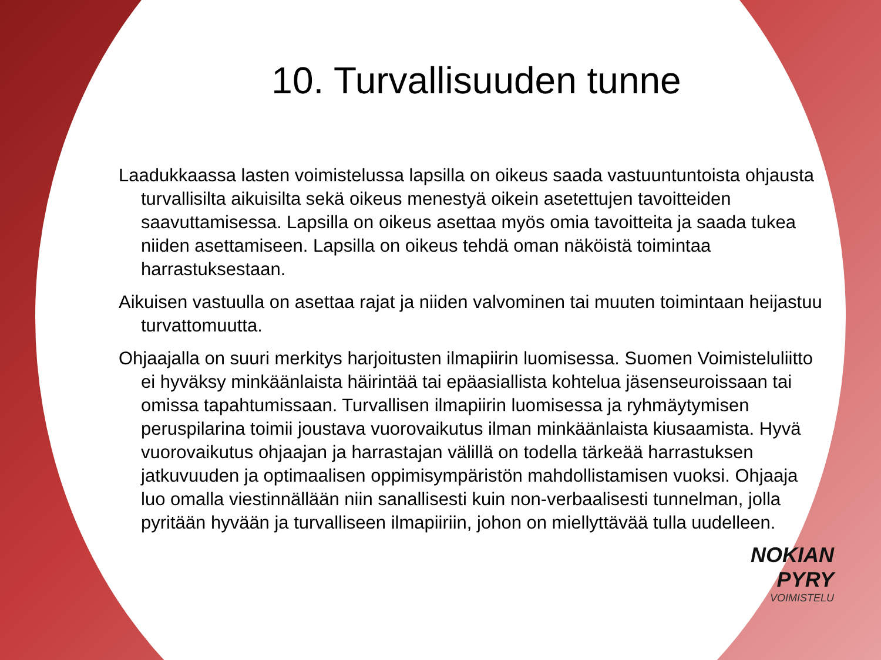10. Turvallisuuden tunne
Laadukkaassa lasten voimistelussa lapsilla on oikeus saada vastuuntuntoista ohjausta turvallisilta aikuisilta sekä oikeus menestyä oikein asetettujen tavoitteiden saavuttamisessa. Lapsilla on oikeus asettaa myös omia tavoitteita ja saada tukea niiden asettamiseen. Lapsilla on oikeus tehdä oman näköistä toimintaa harrastuksestaan.
Aikuisen vastuulla on asettaa rajat ja niiden valvominen tai muuten toimintaan heijastuu turvattomuutta.
Ohjaajalla on suuri merkitys harjoitusten ilmapiirin luomisessa. Suomen Voimisteluliitto ei hyväksy minkäänlaista häirintää tai epäasiallista kohtelua jäsenseuroissaan tai omissa tapahtumissaan. Turvallisen ilmapiirin luomisessa ja ryhmäytymisen peruspilarina toimii joustava vuorovaikutus ilman minkäänlaista kiusaamista. Hyvä vuorovaikutus ohjaajan ja harrastajan välillä on todella tärkeää harrastuksen jatkuvuuden ja optimaalisen oppimisympäristön mahdollistamisen vuoksi. Ohjaaja luo omalla viestinnällään niin sanallisesti kuin non-verbaalisesti tunnelman, jolla pyritään hyvään ja turvalliseen ilmapiiriin, johon on miellyttävää tulla uudelleen.
NOKIAN
PYRY
VOIMISTELU